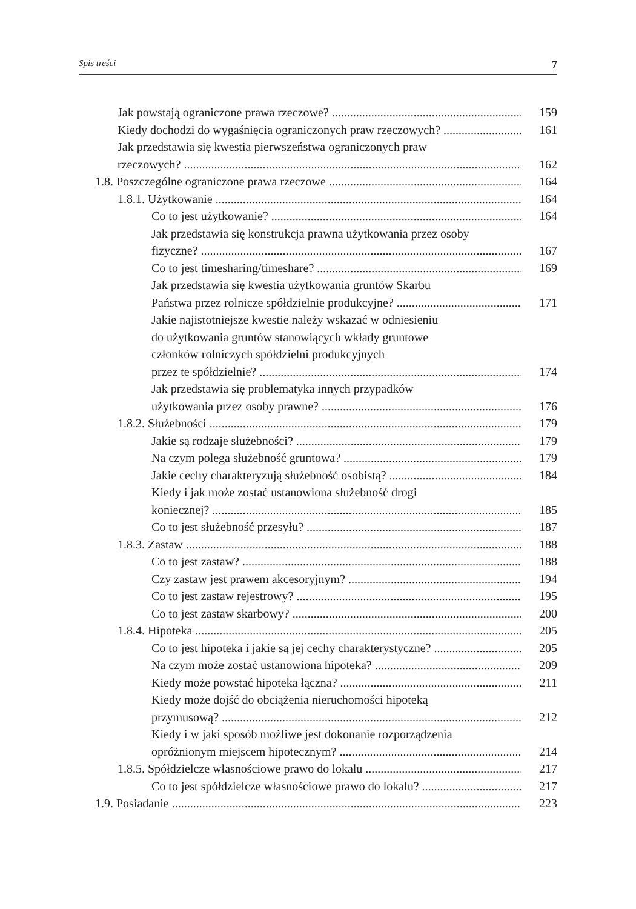Spis treści 7
Jak powstają ograniczone prawa rzeczowe? 159
Kiedy dochodzi do wygaśnięcia ograniczonych praw rzeczowych? 161
Jak przedstawia się kwestia pierwszeństwa ograniczonych praw
rzeczowych? 162
1.8. Poszczególne ograniczone prawa rzeczowe 164
1.8.1. Użytkowanie 164
Co to jest użytkowanie? 164
Jak przedstawia się konstrukcja prawna użytkowania przez osoby
fizyczne? 167
Co to jest timesharing/timeshare? 169
Jak przedstawia się kwestia użytkowania gruntów Skarbu
Państwa przez rolnicze spółdzielnie produkcyjne? 171
Jakie najistotniejsze kwestie należy wskazać w odniesieniu
do użytkowania gruntów stanowiących wkłady gruntowe
członków rolniczych spółdzielni produkcyjnych
przez te spółdzielnie? 174
Jak przedstawia się problematyka innych przypadków
użytkowania przez osoby prawne? 176
1.8.2. Służebności 179
Jakie są rodzaje służebności? 179
Na czym polega służebność gruntowa? 179
Jakie cechy charakteryzują służebność osobistą? 184
Kiedy i jak może zostać ustanowiona służebność drogi
koniecznej? 185
Co to jest służebność przesyłu? 187
1.8.3. Zastaw 188
Co to jest zastaw? 188
Czy zastaw jest prawem akcesoryjnym? 194
Co to jest zastaw rejestrowy? 195
Co to jest zastaw skarbowy? 200
1.8.4. Hipoteka 205
Co to jest hipoteka i jakie są jej cechy charakterystyczne? 205
Na czym może zostać ustanowiona hipoteka? 209
Kiedy może powstać hipoteka łączna? 211
Kiedy może dojść do obciążenia nieruchomości hipoteką
przymusową? 212
Kiedy i w jaki sposób możliwe jest dokonanie rozporządzenia
opróżnionym miejscem hipotecznym? 214
1.8.5. Spółdzielcze własnościowe prawo do lokalu 217
Co to jest spółdzielcze własnościowe prawo do lokalu? 217
1.9. Posiadanie 223